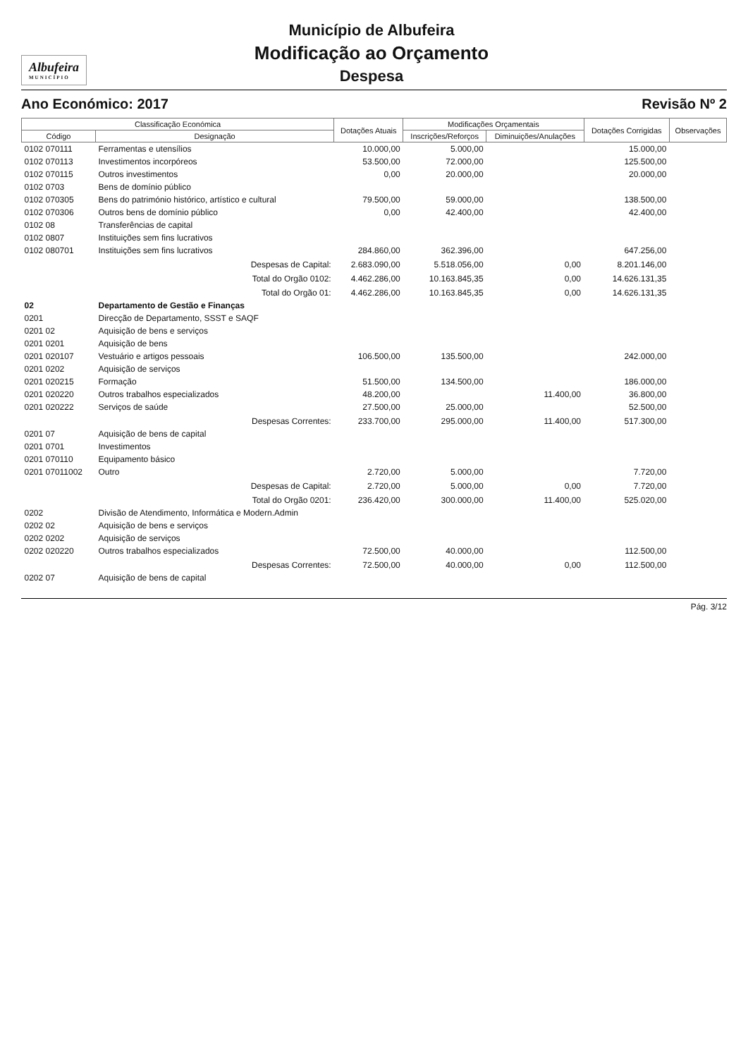Albufeira
MUNICÍPIO
Município de Albufeira
Modificação ao Orçamento
Despesa
Ano Económico: 2017 Revisão Nº 2
| Classificação Económica | | Dotações Atuais | Modificações Orçamentais | | Dotações Corrigidas | Observações |
| --- | --- | --- | --- | --- | --- | --- |
| Código | Designação | | Inscrições/Reforços | Diminuições/Anulações | | |
| 0102 070111 | Ferramentas e utensílios | 10.000,00 | 5.000,00 | | 15.000,00 | |
| 0102 070113 | Investimentos incorpóreos | 53.500,00 | 72.000,00 | | 125.500,00 | |
| 0102 070115 | Outros investimentos | 0,00 | 20.000,00 | | 20.000,00 | |
| 0102 0703 | Bens de domínio público | | | | | |
| 0102 070305 | Bens do património histórico, artístico e cultural | 79.500,00 | 59.000,00 | | 138.500,00 | |
| 0102 070306 | Outros bens de domínio público | 0,00 | 42.400,00 | | 42.400,00 | |
| 0102 08 | Transferências de capital | | | | | |
| 0102 0807 | Instituições sem fins lucrativos | | | | | |
| 0102 080701 | Instituições sem fins lucrativos | 284.860,00 | 362.396,00 | | 647.256,00 | |
| | Despesas de Capital: | 2.683.090,00 | 5.518.056,00 | 0,00 | 8.201.146,00 | |
| | Total do Orgão 0102: | 4.462.286,00 | 10.163.845,35 | 0,00 | 14.626.131,35 | |
| | Total do Orgão 01: | 4.462.286,00 | 10.163.845,35 | 0,00 | 14.626.131,35 | |
| 02 | Departamento de Gestão e Finanças | | | | | |
| 0201 | Direcção de Departamento, SSST e SAQF | | | | | |
| 0201 02 | Aquisição de bens e serviços | | | | | |
| 0201 0201 | Aquisição de bens | | | | | |
| 0201 020107 | Vestuário e artigos pessoais | 106.500,00 | 135.500,00 | | 242.000,00 | |
| 0201 0202 | Aquisição de serviços | | | | | |
| 0201 020215 | Formação | 51.500,00 | 134.500,00 | | 186.000,00 | |
| 0201 020220 | Outros trabalhos especializados | 48.200,00 | | 11.400,00 | 36.800,00 | |
| 0201 020222 | Serviços de saúde | 27.500,00 | 25.000,00 | | 52.500,00 | |
| | Despesas Correntes: | 233.700,00 | 295.000,00 | 11.400,00 | 517.300,00 | |
| 0201 07 | Aquisição de bens de capital | | | | | |
| 0201 0701 | Investimentos | | | | | |
| 0201 070110 | Equipamento básico | | | | | |
| 0201 07011002 | Outro | 2.720,00 | 5.000,00 | | 7.720,00 | |
| | Despesas de Capital: | 2.720,00 | 5.000,00 | 0,00 | 7.720,00 | |
| | Total do Orgão 0201: | 236.420,00 | 300.000,00 | 11.400,00 | 525.020,00 | |
| 0202 | Divisão de Atendimento, Informática e Modern.Admin | | | | | |
| 0202 02 | Aquisição de bens e serviços | | | | | |
| 0202 0202 | Aquisição de serviços | | | | | |
| 0202 020220 | Outros trabalhos especializados | 72.500,00 | 40.000,00 | | 112.500,00 | |
| | Despesas Correntes: | 72.500,00 | 40.000,00 | 0,00 | 112.500,00 | |
| 0202 07 | Aquisição de bens de capital | | | | | |
Pág. 3/12